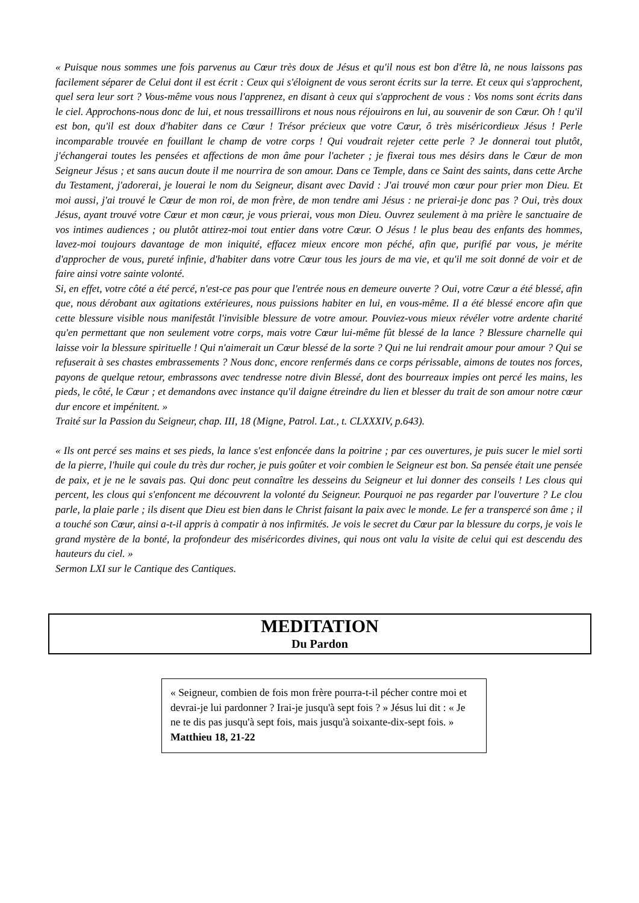« Puisque nous sommes une fois parvenus au Cœur très doux de Jésus et qu'il nous est bon d'être là, ne nous laissons pas facilement séparer de Celui dont il est écrit : Ceux qui s'éloignent de vous seront écrits sur la terre. Et ceux qui s'approchent, quel sera leur sort ? Vous-même vous nous l'apprenez, en disant à ceux qui s'approchent de vous : Vos noms sont écrits dans le ciel. Approchons-nous donc de lui, et nous tressaillirons et nous nous réjouirons en lui, au souvenir de son Cœur. Oh ! qu'il est bon, qu'il est doux d'habiter dans ce Cœur ! Trésor précieux que votre Cœur, ô très miséricordieux Jésus ! Perle incomparable trouvée en fouillant le champ de votre corps ! Qui voudrait rejeter cette perle ? Je donnerai tout plutôt, j'échangerai toutes les pensées et affections de mon âme pour l'acheter ; je fixerai tous mes désirs dans le Cœur de mon Seigneur Jésus ; et sans aucun doute il me nourrira de son amour. Dans ce Temple, dans ce Saint des saints, dans cette Arche du Testament, j'adorerai, je louerai le nom du Seigneur, disant avec David : J'ai trouvé mon cœur pour prier mon Dieu. Et moi aussi, j'ai trouvé le Cœur de mon roi, de mon frère, de mon tendre ami Jésus : ne prierai-je donc pas ? Oui, très doux Jésus, ayant trouvé votre Cœur et mon cœur, je vous prierai, vous mon Dieu. Ouvrez seulement à ma prière le sanctuaire de vos intimes audiences ; ou plutôt attirez-moi tout entier dans votre Cœur. O Jésus ! le plus beau des enfants des hommes, lavez-moi toujours davantage de mon iniquité, effacez mieux encore mon péché, afin que, purifié par vous, je mérite d'approcher de vous, pureté infinie, d'habiter dans votre Cœur tous les jours de ma vie, et qu'il me soit donné de voir et de faire ainsi votre sainte volonté.
Si, en effet, votre côté a été percé, n'est-ce pas pour que l'entrée nous en demeure ouverte ? Oui, votre Cœur a été blessé, afin que, nous dérobant aux agitations extérieures, nous puissions habiter en lui, en vous-même. Il a été blessé encore afin que cette blessure visible nous manifestât l'invisible blessure de votre amour. Pouviez-vous mieux révéler votre ardente charité qu'en permettant que non seulement votre corps, mais votre Cœur lui-même fût blessé de la lance ? Blessure charnelle qui laisse voir la blessure spirituelle ! Qui n'aimerait un Cœur blessé de la sorte ? Qui ne lui rendrait amour pour amour ? Qui se refuserait à ses chastes embrassements ? Nous donc, encore renfermés dans ce corps périssable, aimons de toutes nos forces, payons de quelque retour, embrassons avec tendresse notre divin Blessé, dont des bourreaux impies ont percé les mains, les pieds, le côté, le Cœur ; et demandons avec instance qu'il daigne étreindre du lien et blesser du trait de son amour notre cœur dur encore et impénitent. »
Traité sur la Passion du Seigneur, chap. III, 18 (Migne, Patrol. Lat., t. CLXXXIV, p.643).
« Ils ont percé ses mains et ses pieds, la lance s'est enfoncée dans la poitrine ; par ces ouvertures, je puis sucer le miel sorti de la pierre, l'huile qui coule du très dur rocher, je puis goûter et voir combien le Seigneur est bon. Sa pensée était une pensée de paix, et je ne le savais pas. Qui donc peut connaître les desseins du Seigneur et lui donner des conseils ! Les clous qui percent, les clous qui s'enfoncent me découvrent la volonté du Seigneur. Pourquoi ne pas regarder par l'ouverture ? Le clou parle, la plaie parle ; ils disent que Dieu est bien dans le Christ faisant la paix avec le monde. Le fer a transpercé son âme ; il a touché son Cœur, ainsi a-t-il appris à compatir à nos infirmités. Je vois le secret du Cœur par la blessure du corps, je vois le grand mystère de la bonté, la profondeur des miséricordes divines, qui nous ont valu la visite de celui qui est descendu des hauteurs du ciel. »
Sermon LXI sur le Cantique des Cantiques.
MEDITATION
Du Pardon
« Seigneur, combien de fois mon frère pourra-t-il pécher contre moi et devrai-je lui pardonner ? Irai-je jusqu'à sept fois ? » Jésus lui dit : « Je ne te dis pas jusqu'à sept fois, mais jusqu'à soixante-dix-sept fois. »
Matthieu 18, 21-22